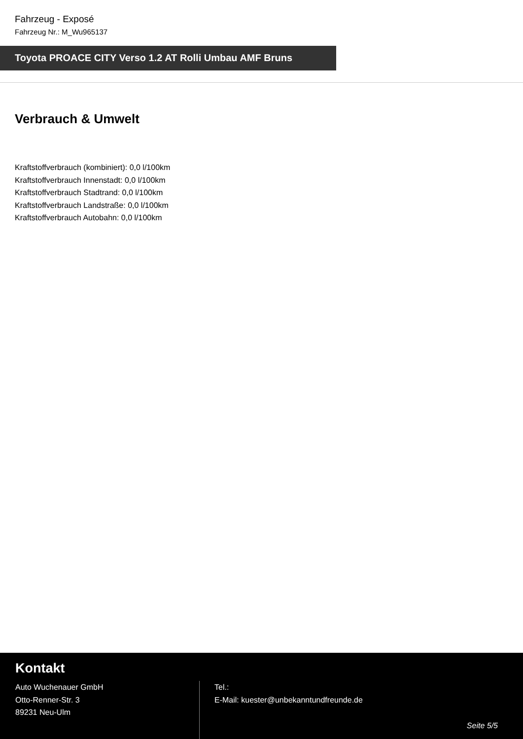Fahrzeug - Exposé
Fahrzeug Nr.: M_Wu965137
Toyota PROACE CITY Verso 1.2 AT Rolli Umbau AMF Bruns
Verbrauch & Umwelt
Kraftstoffverbrauch (kombiniert): 0,0 l/100km
Kraftstoffverbrauch Innenstadt: 0,0 l/100km
Kraftstoffverbrauch Stadtrand: 0,0 l/100km
Kraftstoffverbrauch Landstraße: 0,0 l/100km
Kraftstoffverbrauch Autobahn: 0,0 l/100km
Kontakt
Auto Wuchenauer GmbH
Otto-Renner-Str. 3
89231 Neu-Ulm
Tel.:
E-Mail: kuester@unbekanntundfreunde.de
Seite 5/5